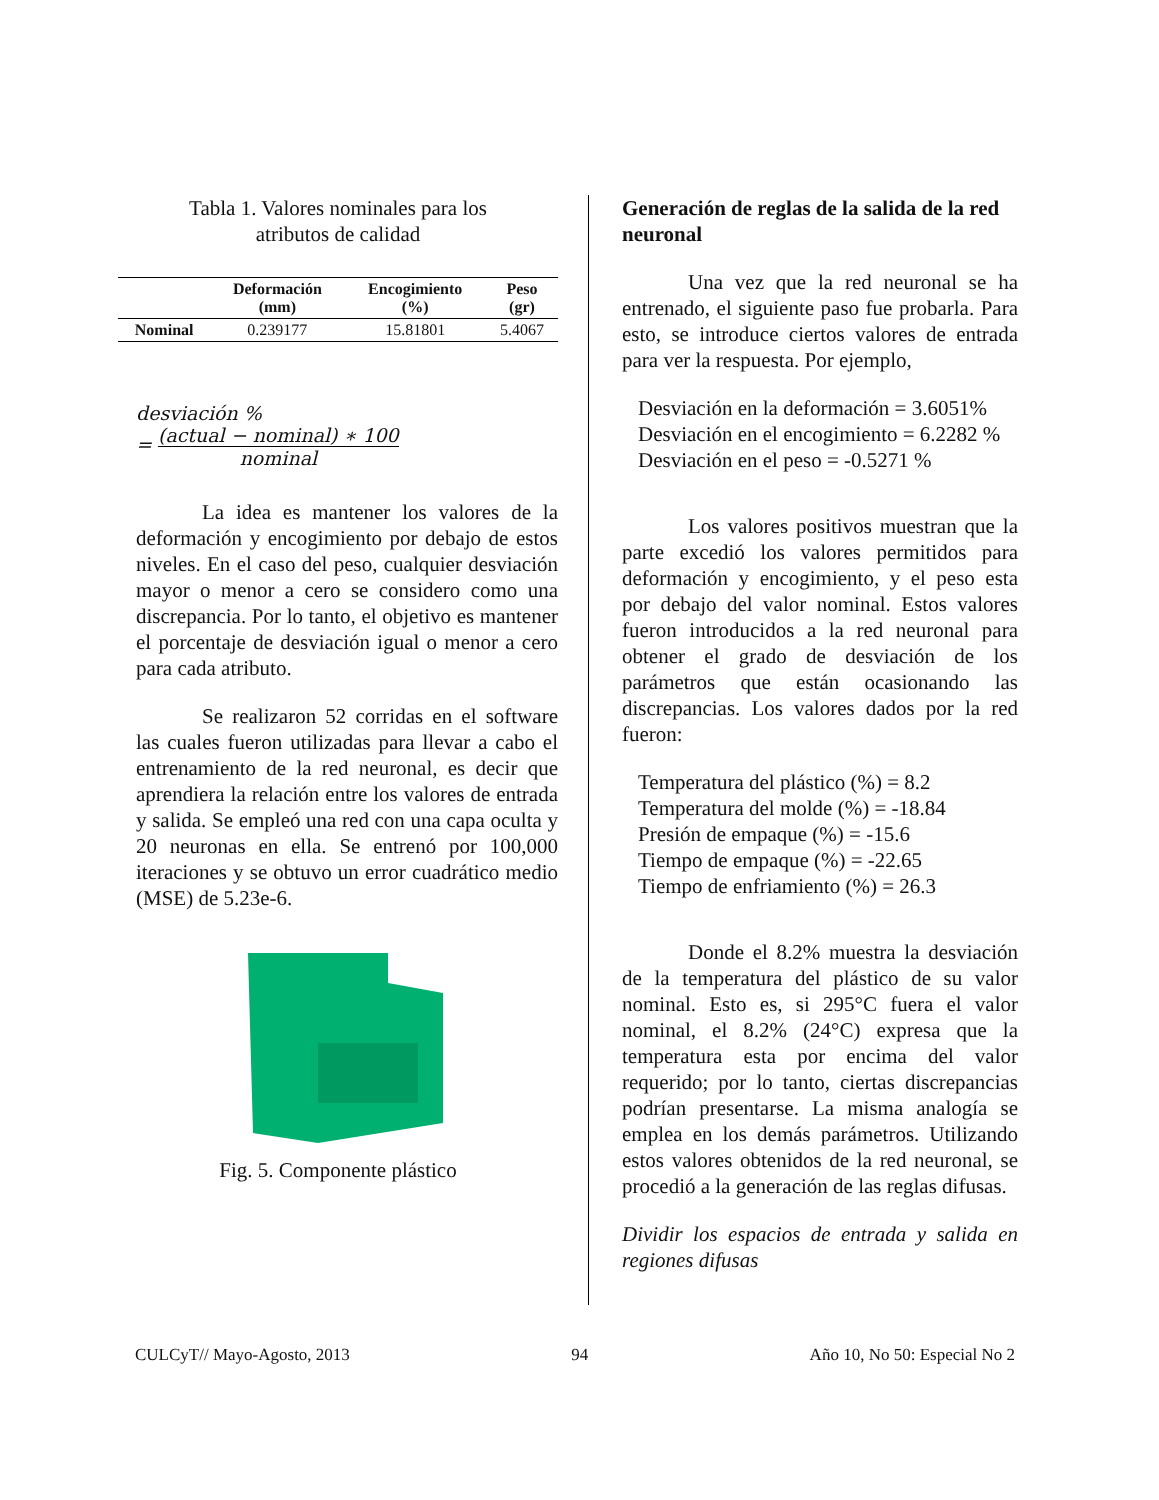Tabla 1. Valores nominales para los
atributos de calidad
| | Deformación (mm) | Encogimiento (%) | Peso (gr) |
| --- | --- | --- | --- |
| Nominal | 0.239177 | 15.81801 | 5.4067 |
desviación %
= (actual − nominal) ∗ 100 nominal
La idea es mantener los valores de la deformación y encogimiento por debajo de estos niveles. En el caso del peso, cualquier desviación mayor o menor a cero se considero como una discrepancia. Por lo tanto, el objetivo es mantener el porcentaje de desviación igual o menor a cero para cada atributo.
Se realizaron 52 corridas en el software las cuales fueron utilizadas para llevar a cabo el entrenamiento de la red neuronal, es decir que aprendiera la relación entre los valores de entrada y salida. Se empleó una red con una capa oculta y 20 neuronas en ella. Se entrenó por 100,000 iteraciones y se obtuvo un error cuadrático medio (MSE) de 5.23e-6.
Fig. 5. Componente plástico
Generación de reglas de la salida de la red neuronal
Una vez que la red neuronal se ha entrenado, el siguiente paso fue probarla. Para esto, se introduce ciertos valores de entrada para ver la respuesta. Por ejemplo,
Desviación en la deformación = 3.6051%
Desviación en el encogimiento = 6.2282 %
Desviación en el peso = -0.5271 %
Los valores positivos muestran que la parte excedió los valores permitidos para deformación y encogimiento, y el peso esta por debajo del valor nominal. Estos valores fueron introducidos a la red neuronal para obtener el grado de desviación de los parámetros que están ocasionando las discrepancias. Los valores dados por la red fueron:
Temperatura del plástico (%) = 8.2
Temperatura del molde (%) = -18.84
Presión de empaque (%) = -15.6
Tiempo de empaque (%) = -22.65
Tiempo de enfriamiento (%) = 26.3
Donde el 8.2% muestra la desviación de la temperatura del plástico de su valor nominal. Esto es, si 295°C fuera el valor nominal, el 8.2% (24°C) expresa que la temperatura esta por encima del valor requerido; por lo tanto, ciertas discrepancias podrían presentarse. La misma analogía se emplea en los demás parámetros. Utilizando estos valores obtenidos de la red neuronal, se procedió a la generación de las reglas difusas.
Dividir los espacios de entrada y salida en regiones difusas
CULCyT// Mayo-Agosto, 2013 94 Año 10, No 50: Especial No 2